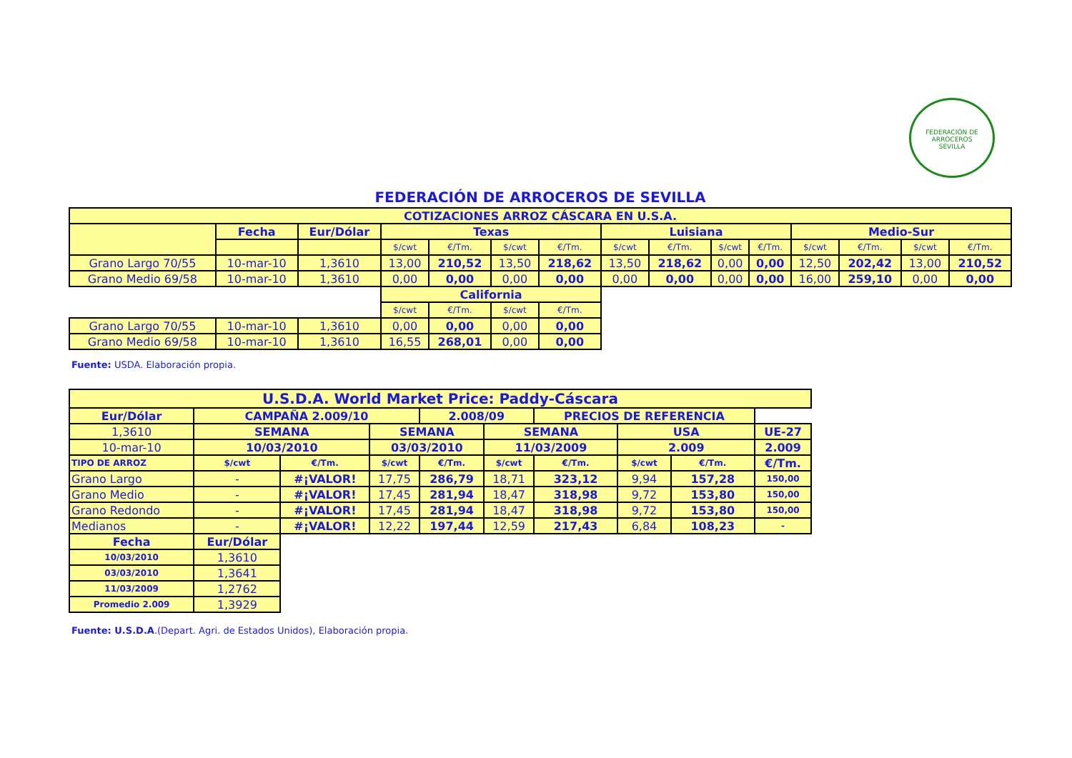FEDERACIÓN DE ARROCEROS
SEVILLA
FEDERACIÓN DE ARROCEROS DE SEVILLA
| COTIZACIONES ARROZ CÁSCARA EN U.S.A. | | | | | | | | | | | | | | |
| --- | --- | --- | --- | --- | --- | --- | --- | --- | --- | --- | --- | --- | --- | --- |
| | Fecha | Eur/Dólar | Texas | | | | Luisiana | | | | Medio-Sur | | | |
| | | | $/cwt | €/Tm. | $/cwt | €/Tm. | $/cwt | €/Tm. | $/cwt | €/Tm. | $/cwt | €/Tm. | $/cwt | €/Tm. |
| Grano Largo 70/55 | 10-mar-10 | 1,3610 | 13,00 | 210,52 | 13,50 | 218,62 | 13,50 | 218,62 | 0,00 | 0,00 | 12,50 | 202,42 | 13,00 | 210,52 |
| Grano Medio 69/58 | 10-mar-10 | 1,3610 | 0,00 | 0,00 | 0,00 | 0,00 | 0,00 | 0,00 | 0,00 | 0,00 | 16,00 | 259,10 | 0,00 | 0,00 |
| | | | California | | | | | | | | | | | |
| | | | $/cwt | €/Tm. | $/cwt | €/Tm. | | | | | | | | |
| Grano Largo 70/55 | 10-mar-10 | 1,3610 | 0,00 | 0,00 | 0,00 | 0,00 | | | | | | | | |
| Grano Medio 69/58 | 10-mar-10 | 1,3610 | 16,55 | 268,01 | 0,00 | 0,00 | | | | | | | | |
Fuente: USDA. Elaboración propia.
| U.S.D.A. World Market Price: Paddy-Cáscara | | | | | | | | | |
| --- | --- | --- | --- | --- | --- | --- | --- | --- | --- |
| Eur/Dólar | CAMPAÑA 2.009/10 | | | 2.008/09 | | PRECIOS DE REFERENCIA | | | |
| 1,3610 | SEMANA | | SEMANA | | SEMANA | | USA | | UE-27 |
| 10-mar-10 | 10/03/2010 | | 03/03/2010 | | 11/03/2009 | | 2.009 | | 2.009 |
| TIPO DE ARROZ | $/cwt | €/Tm. | $/cwt | €/Tm. | $/cwt | €/Tm. | $/cwt | €/Tm. | €/Tm. |
| Grano Largo | - | #¡VALOR! | 17,75 | 286,79 | 18,71 | 323,12 | 9,94 | 157,28 | 150,00 |
| Grano Medio | - | #¡VALOR! | 17,45 | 281,94 | 18,47 | 318,98 | 9,72 | 153,80 | 150,00 |
| Grano Redondo | - | #¡VALOR! | 17,45 | 281,94 | 18,47 | 318,98 | 9,72 | 153,80 | 150,00 |
| Medianos | - | #¡VALOR! | 12,22 | 197,44 | 12,59 | 217,43 | 6,84 | 108,23 | - |
| Fecha | Eur/Dólar | | | | | | | | |
| 10/03/2010 | 1,3610 | | | | | | | | |
| 03/03/2010 | 1,3641 | | | | | | | | |
| 11/03/2009 | 1,2762 | | | | | | | | |
| Promedio 2.009 | 1,3929 | | | | | | | | |
Fuente: U.S.D.A.(Depart. Agri. de Estados Unidos), Elaboración propia.